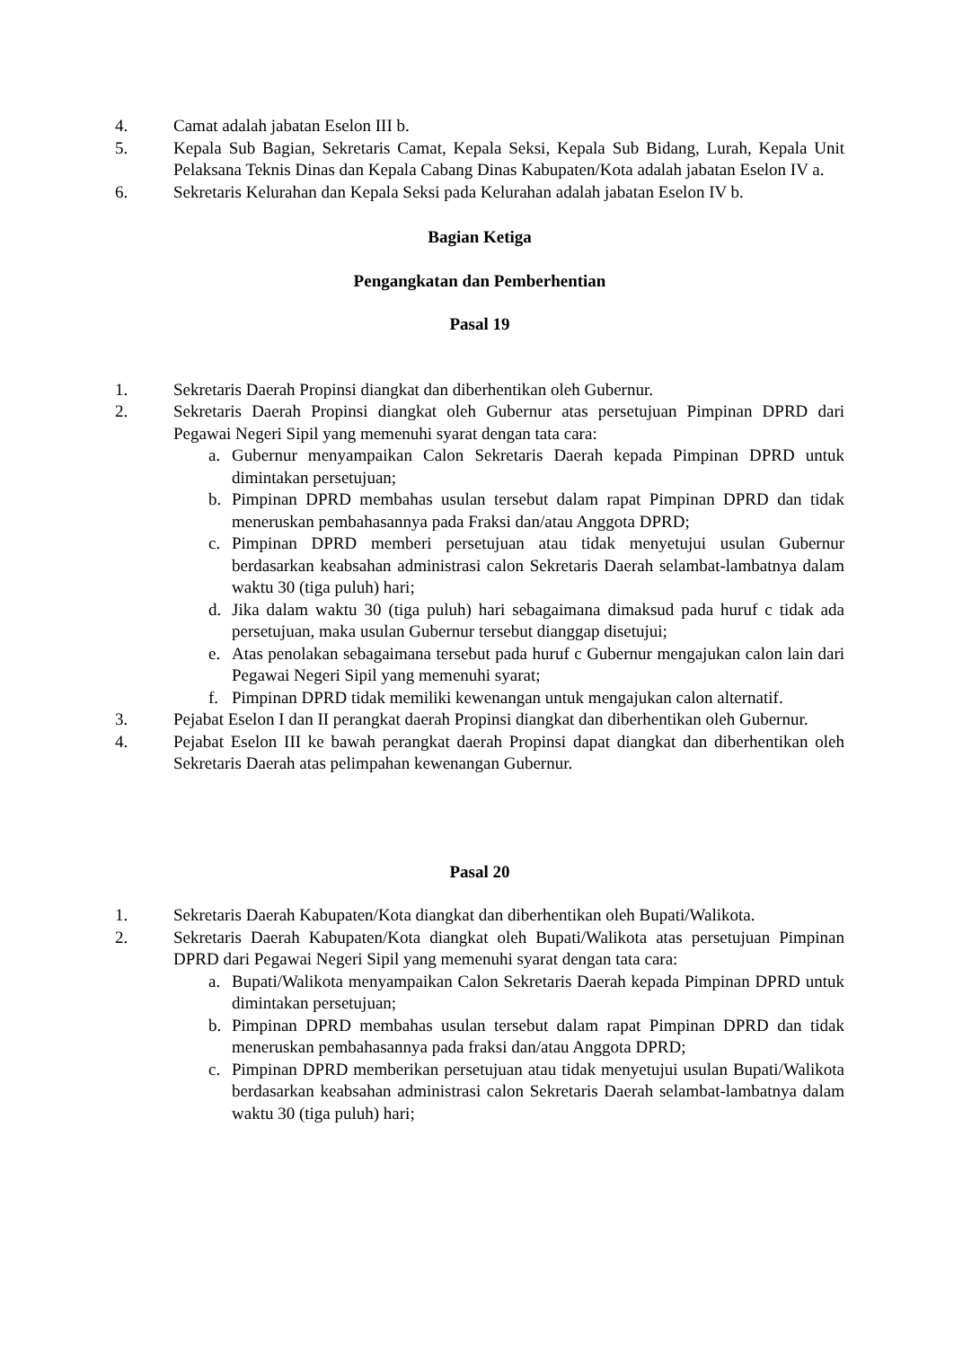4. Camat adalah jabatan Eselon III b.
5. Kepala Sub Bagian, Sekretaris Camat, Kepala Seksi, Kepala Sub Bidang, Lurah, Kepala Unit Pelaksana Teknis Dinas dan Kepala Cabang Dinas Kabupaten/Kota adalah jabatan Eselon IV a.
6. Sekretaris Kelurahan dan Kepala Seksi pada Kelurahan adalah jabatan Eselon IV b.
Bagian Ketiga
Pengangkatan dan Pemberhentian
Pasal 19
1. Sekretaris Daerah Propinsi diangkat dan diberhentikan oleh Gubernur.
2. Sekretaris Daerah Propinsi diangkat oleh Gubernur atas persetujuan Pimpinan DPRD dari Pegawai Negeri Sipil yang memenuhi syarat dengan tata cara:
a. Gubernur menyampaikan Calon Sekretaris Daerah kepada Pimpinan DPRD untuk dimintakan persetujuan;
b. Pimpinan DPRD membahas usulan tersebut dalam rapat Pimpinan DPRD dan tidak meneruskan pembahasannya pada Fraksi dan/atau Anggota DPRD;
c. Pimpinan DPRD memberi persetujuan atau tidak menyetujui usulan Gubernur berdasarkan keabsahan administrasi calon Sekretaris Daerah selambat-lambatnya dalam waktu 30 (tiga puluh) hari;
d. Jika dalam waktu 30 (tiga puluh) hari sebagaimana dimaksud pada huruf c tidak ada persetujuan, maka usulan Gubernur tersebut dianggap disetujui;
e. Atas penolakan sebagaimana tersebut pada huruf c Gubernur mengajukan calon lain dari Pegawai Negeri Sipil yang memenuhi syarat;
f. Pimpinan DPRD tidak memiliki kewenangan untuk mengajukan calon alternatif.
3. Pejabat Eselon I dan II perangkat daerah Propinsi diangkat dan diberhentikan oleh Gubernur.
4. Pejabat Eselon III ke bawah perangkat daerah Propinsi dapat diangkat dan diberhentikan oleh Sekretaris Daerah atas pelimpahan kewenangan Gubernur.
Pasal 20
1. Sekretaris Daerah Kabupaten/Kota diangkat dan diberhentikan oleh Bupati/Walikota.
2. Sekretaris Daerah Kabupaten/Kota diangkat oleh Bupati/Walikota atas persetujuan Pimpinan DPRD dari Pegawai Negeri Sipil yang memenuhi syarat dengan tata cara:
a. Bupati/Walikota menyampaikan Calon Sekretaris Daerah kepada Pimpinan DPRD untuk dimintakan persetujuan;
b. Pimpinan DPRD membahas usulan tersebut dalam rapat Pimpinan DPRD dan tidak meneruskan pembahasannya pada fraksi dan/atau Anggota DPRD;
c. Pimpinan DPRD memberikan persetujuan atau tidak menyetujui usulan Bupati/Walikota berdasarkan keabsahan administrasi calon Sekretaris Daerah selambat-lambatnya dalam waktu 30 (tiga puluh) hari;